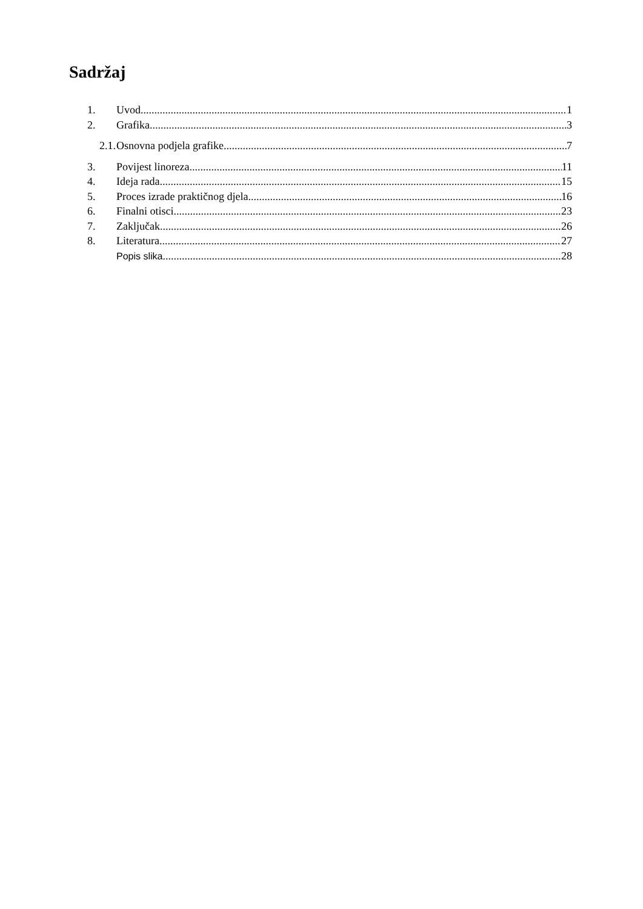Sadržaj
1. Uvod 1
2. Grafika 3
2.1. Osnovna podjela grafike 7
3. Povijest linoreza 11
4. Ideja rada 15
5. Proces izrade praktičnog djela 16
6. Finalni otisci 23
7. Zaključak 26
8. Literatura 27
Popis slika 28